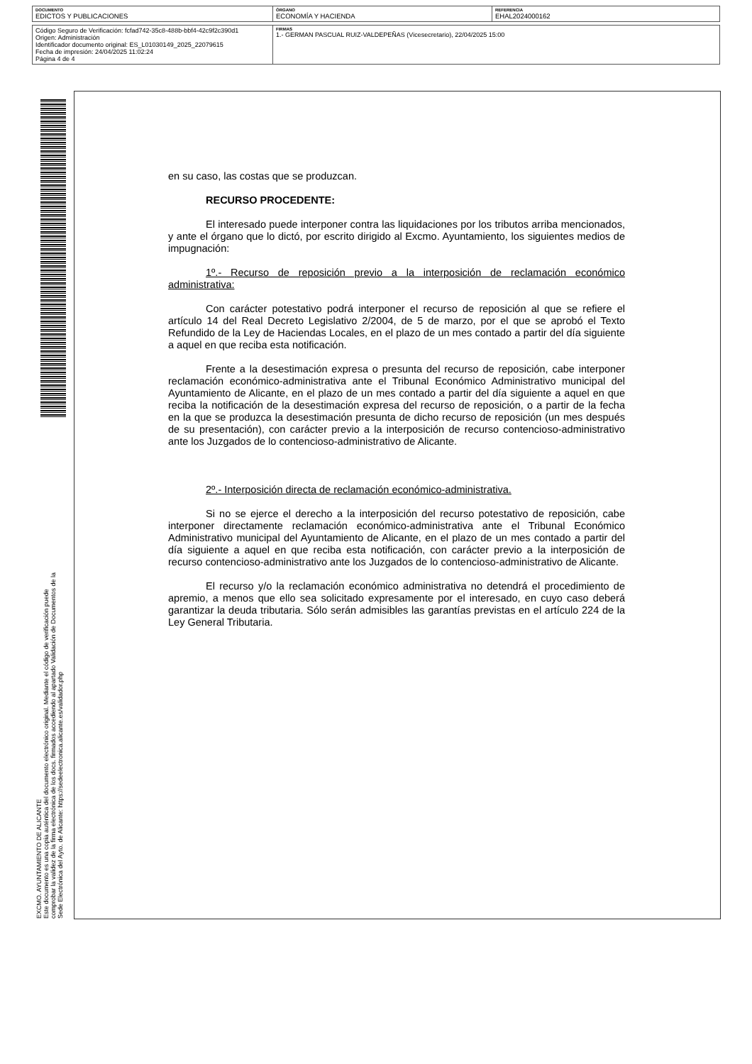| DOCUMENTO EDICTOS Y PUBLICACIONES | ÓRGANO ECONOMÍA Y HACIENDA | REFERENCIA EHAL2024000162 |
| Código Seguro de Verificación: fcfad742-35c8-488b-bbf4-42c9f2c390d1 Origen: Administración Identificador documento original: ES_L01030149_2025_22079615 Fecha de impresión: 24/04/2025 11:02:24 Página 4 de 4 | FIRMAS 1.- GERMAN PASCUAL RUIZ-VALDEPEÑAS (Vicesecretario), 22/04/2025 15:00 | |
EXCMO. AYUNTAMIENTO DE ALICANTE
Este documento es una copia auténtica del documento electrónico original. Mediante el código de verificación puede comprobar la validez de la firma electrónica de los docs. firmados accediendo al apartado Validación de Documentos de la Sede Electrónica del Ayto. de Alicante: https://sedeelectronica.alicante.es/validador.php
en su caso, las costas que se produzcan.
RECURSO PROCEDENTE:
El interesado puede interponer contra las liquidaciones por los tributos arriba mencionados, y ante el órgano que lo dictó, por escrito dirigido al Excmo. Ayuntamiento, los siguientes medios de impugnación:
1º.- Recurso de reposición previo a la interposición de reclamación económico administrativa:
Con carácter potestativo podrá interponer el recurso de reposición al que se refiere el artículo 14 del Real Decreto Legislativo 2/2004, de 5 de marzo, por el que se aprobó el Texto Refundido de la Ley de Haciendas Locales, en el plazo de un mes contado a partir del día siguiente a aquel en que reciba esta notificación.
Frente a la desestimación expresa o presunta del recurso de reposición, cabe interponer reclamación económico-administrativa ante el Tribunal Económico Administrativo municipal del Ayuntamiento de Alicante, en el plazo de un mes contado a partir del día siguiente a aquel en que reciba la notificación de la desestimación expresa del recurso de reposición, o a partir de la fecha en la que se produzca la desestimación presunta de dicho recurso de reposición (un mes después de su presentación), con carácter previo a la interposición de recurso contencioso-administrativo ante los Juzgados de lo contencioso-administrativo de Alicante.
2º.- Interposición directa de reclamación económico-administrativa.
Si no se ejerce el derecho a la interposición del recurso potestativo de reposición, cabe interponer directamente reclamación económico-administrativa ante el Tribunal Económico Administrativo municipal del Ayuntamiento de Alicante, en el plazo de un mes contado a partir del día siguiente a aquel en que reciba esta notificación, con carácter previo a la interposición de recurso contencioso-administrativo ante los Juzgados de lo contencioso-administrativo de Alicante.
El recurso y/o la reclamación económico administrativa no detendrá el procedimiento de apremio, a menos que ello sea solicitado expresamente por el interesado, en cuyo caso deberá garantizar la deuda tributaria. Sólo serán admisibles las garantías previstas en el artículo 224 de la Ley General Tributaria.